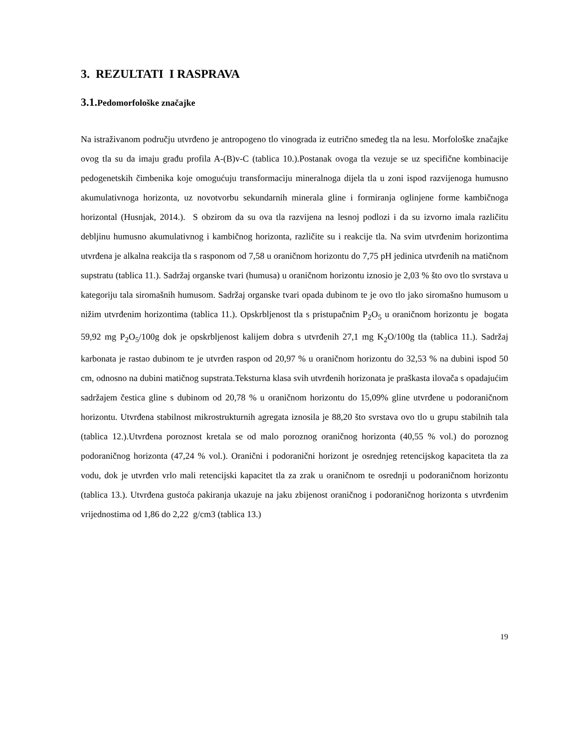3. REZULTATI I RASPRAVA
3.1. Pedomorfološke značajke
Na istraživanom području utvrđeno je antropogeno tlo vinograda iz eutrično smeđeg tla na lesu. Morfološke značajke ovog tla su da imaju građu profila A-(B)v-C (tablica 10.).Postanak ovoga tla vezuje se uz specifične kombinacije pedogenetskih čimbenika koje omogućuju transformaciju mineralnoga dijela tla u zoni ispod razvijenoga humusno akumulativnoga horizonta, uz novotvorbu sekundarnih minerala gline i formiranja oglinjene forme kambičnoga horizontal (Husnjak, 2014.). S obzirom da su ova tla razvijena na lesnoj podlozi i da su izvorno imala različitu debljinu humusno akumulativnog i kambičnog horizonta, različite su i reakcije tla. Na svim utvrđenim horizontima utvrđena je alkalna reakcija tla s rasponom od 7,58 u oraničnom horizontu do 7,75 pH jedinica utvrđenih na matičnom supstratu (tablica 11.). Sadržaj organske tvari (humusa) u oraničnom horizontu iznosio je 2,03 % što ovo tlo svrstava u kategoriju tala siromašnih humusom. Sadržaj organske tvari opada dubinom te je ovo tlo jako siromašno humusom u nižim utvrđenim horizontima (tablica 11.). Opskrbljenost tla s pristupačnim P<sub>2</sub>O<sub>5</sub> u oraničnom horizontu je bogata 59,92 mg P<sub>2</sub>O<sub>5</sub>/100g dok je opskrbljenost kalijem dobra s utvrđenih 27,1 mg K<sub>2</sub>O/100g tla (tablica 11.). Sadržaj karbonata je rastao dubinom te je utvrđen raspon od 20,97 % u oraničnom horizontu do 32,53 % na dubini ispod 50 cm, odnosno na dubini matičnog supstrata.Teksturna klasa svih utvrđenih horizonata je praškasta ilovača s opadajućim sadržajem čestica gline s dubinom od 20,78 % u oraničnom horizontu do 15,09% gline utvrđene u podoraničnom horizontu. Utvrđena stabilnost mikrostrukturnih agregata iznosila je 88,20 što svrstava ovo tlo u grupu stabilnih tala (tablica 12.).Utvrđena poroznost kretala se od malo poroznog oraničnog horizonta (40,55 % vol.) do poroznog podoraničnog horizonta (47,24 % vol.). Oranični i podoranični horizont je osrednjeg retencijskog kapaciteta tla za vodu, dok je utvrđen vrlo mali retencijski kapacitet tla za zrak u oraničnom te osrednji u podoraničnom horizontu (tablica 13.). Utvrđena gustoća pakiranja ukazuje na jaku zbijenost oraničnog i podoraničnog horizonta s utvrđenim vrijednostima od 1,86 do 2,22 g/cm3 (tablica 13.)
19